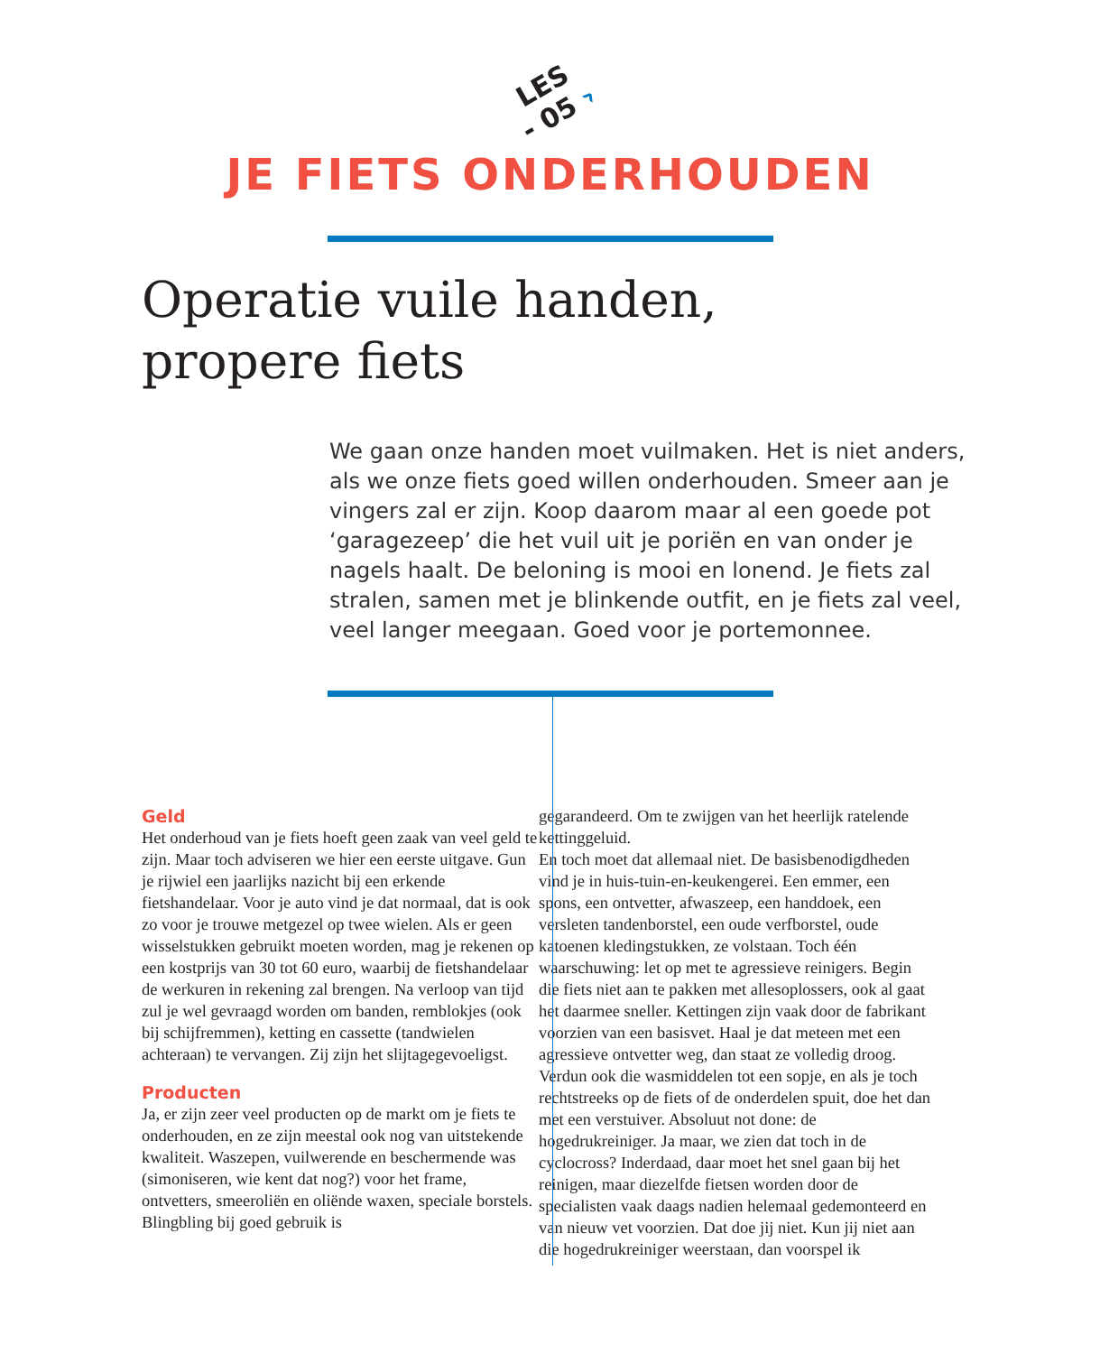LES
- 05 ›
JE FIETS ONDERHOUDEN
Operatie vuile handen,
propere fiets
We gaan onze handen moet vuilmaken. Het is niet anders, als we onze fiets goed willen onderhouden. Smeer aan je vingers zal er zijn. Koop daarom maar al een goede pot ‘garagezeep’ die het vuil uit je poriën en van onder je nagels haalt. De beloning is mooi en lonend. Je fiets zal stralen, samen met je blinkende outfit, en je fiets zal veel, veel langer meegaan. Goed voor je portemonnee.
Geld
Het onderhoud van je fiets hoeft geen zaak van veel geld te zijn. Maar toch adviseren we hier een eerste uitgave. Gun je rijwiel een jaarlijks nazicht bij een erkende fietshandelaar. Voor je auto vind je dat normaal, dat is ook zo voor je trouwe metgezel op twee wielen. Als er geen wisselstukken gebruikt moeten worden, mag je rekenen op een kostprijs van 30 tot 60 euro, waarbij de fietshandelaar de werkuren in rekening zal brengen. Na verloop van tijd zul je wel gevraagd worden om banden, remblokjes (ook bij schijfremmen), ketting en cassette (tandwielen achteraan) te vervangen. Zij zijn het slijtagegevoeligst.
Producten
Ja, er zijn zeer veel producten op de markt om je fiets te onderhouden, en ze zijn meestal ook nog van uitstekende kwaliteit. Waszepen, vuilwerende en beschermende was (simoniseren, wie kent dat nog?) voor het frame, ontvetters, smeeroliën en oliënde waxen, speciale borstels. Blingbling bij goed gebruik is
gegarandeerd. Om te zwijgen van het heerlijk ratelende kettinggeluid.
En toch moet dat allemaal niet. De basisbenodigdheden vind je in huis-tuin-en-keukengerei. Een emmer, een spons, een ontvetter, afwaszeep, een handdoek, een versleten tandenborstel, een oude verfborstel, oude katoenen kledingstukken, ze volstaan. Toch één waarschuwing: let op met te agressieve reinigers. Begin die fiets niet aan te pakken met allesoplossers, ook al gaat het daarmee sneller. Kettingen zijn vaak door de fabrikant voorzien van een basisvet. Haal je dat meteen met een agressieve ontvetter weg, dan staat ze volledig droog. Verdun ook die wasmiddelen tot een sopje, en als je toch rechtstreeks op de fiets of de onderdelen spuit, doe het dan met een verstuiver. Absoluut not done: de hogedrukreiniger. Ja maar, we zien dat toch in de cyclocross? Inderdaad, daar moet het snel gaan bij het reinigen, maar diezelfde fietsen worden door de specialisten vaak daags nadien helemaal gedemonteerd en van nieuw vet voorzien. Dat doe jij niet. Kun jij niet aan die hogedrukreiniger weerstaan, dan voorspel ik